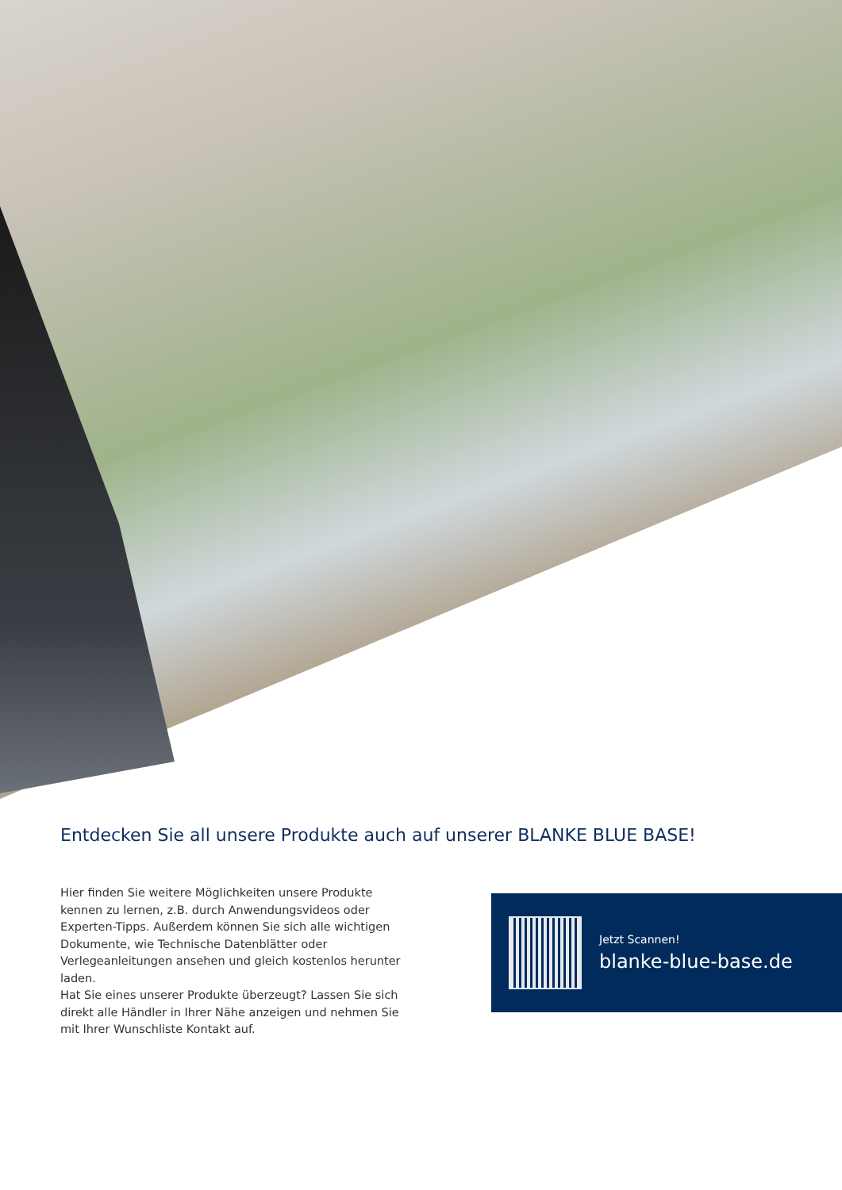Entdecken Sie all unsere Produkte auch auf unserer BLANKE BLUE BASE!
Hier finden Sie weitere Möglichkeiten unsere Produkte kennen zu lernen, z.B. durch Anwendungsvideos oder Experten-Tipps. Außerdem können Sie sich alle wichtigen Dokumente, wie Technische Datenblätter oder Verlegeanleitungen ansehen und gleich kostenlos herunter laden.
Hat Sie eines unserer Produkte überzeugt? Lassen Sie sich direkt alle Händler in Ihrer Nähe anzeigen und nehmen Sie mit Ihrer Wunschliste Kontakt auf.
Jetzt Scannen!
blanke-blue-base.de